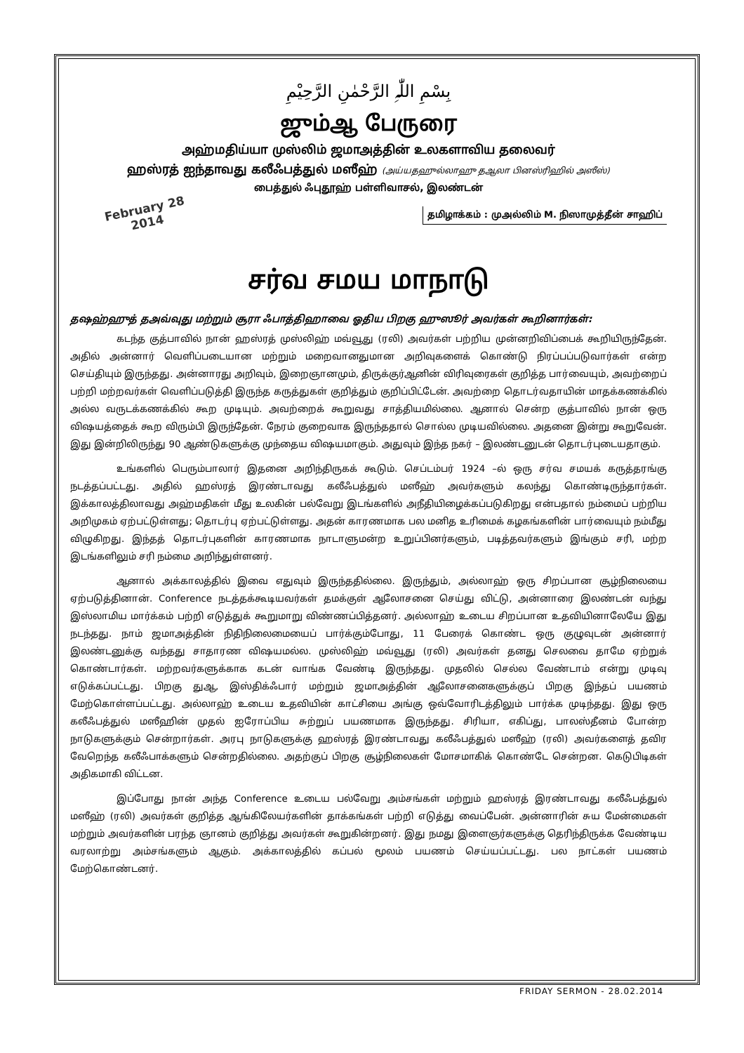بِسْمِ اللّٰہِ الرَّحْمٰنِ الرَّحِیْمِ
ஜும்ஆ பேருரை
அஹ்மதிய்யா முஸ்லிம் ஜமாஅத்தின் உலகளாவிய தலைவர்
ஹஸ்ரத் ஐந்தாவது கலீஃபத்துல் மஸீஹ் (அய்யதஹுல்லாஹு தஆலா பினஸ்ரிஹில் அஸீஸ்)
பைத்துல் ஃபுதூஹ் பள்ளிவாசல், இலண்டன்
February 28
2014
தமிழாக்கம் : முஅல்லிம் M. நிஸாமுத்தீன் சாஹிப்
சர்வ சமய மாநாடு
தஷஹ்ஹுத் தஅவ்வுது மற்றும் சூரா ஃபாத்திஹாவை ஓதிய பிறகு ஹுஸூர் அவர்கள் கூறினார்கள்:
கடந்த குத்பாவில் நான் ஹஸ்ரத் முஸ்லிஹ் மவ்வூது (ரலி) அவர்கள் பற்றிய முன்னறிவிப்பைக் கூறியிருந்தேன். அதில் அன்னார் வெளிப்படையான மற்றும் மறைவானதுமான அறிவுகளைக் கொண்டு நிரப்பப்படுவார்கள் என்ற செய்தியும் இருந்தது. அன்னாரது அறிவும், இறைஞானமும், திருக்குர்ஆனின் விரிவுரைகள் குறித்த பார்வையும், அவற்றைப் பற்றி மற்றவர்கள் வெளிப்படுத்தி இருந்த கருத்துகள் குறித்தும் குறிப்பிட்டேன். அவற்றை தொடர்வதாயின் மாதக்கணக்கில் அல்ல வருடக்கணக்கில் கூற முடியும். அவற்றைக் கூறுவது சாத்தியமில்லை. ஆனால் சென்ற குத்பாவில் நான் ஒரு விஷயத்தைக் கூற விரும்பி இருந்தேன். நேரம் குறைவாக இருந்ததால் சொல்ல முடியவில்லை. அதனை இன்று கூறுவேன். இது இன்றிலிருந்து 90 ஆண்டுகளுக்கு முந்தைய விஷயமாகும். அதுவும் இந்த நகர் – இலண்டனுடன் தொடர்புடையதாகும்.
உங்களில் பெரும்பாலார் இதனை அறிந்திருகக் கூடும். செப்டம்பர் 1924 –ல் ஒரு சர்வ சமயக் கருத்தரங்கு நடத்தப்பட்டது. அதில் ஹஸ்ரத் இரண்டாவது கலீஃபத்துல் மஸீஹ் அவர்களும் கலந்து கொண்டிருந்தார்கள். இக்காலத்திலாவது அஹ்மதிகள் மீது உலகின் பல்வேறு இடங்களில் அநீதியிழைக்கப்படுகிறது என்பதால் நம்மைப் பற்றிய அறிமுகம் ஏற்பட்டுள்ளது; தொடர்பு ஏற்பட்டுள்ளது. அதன் காரணமாக பல மனித உரிமைக் கழகங்களின் பார்வையும் நம்மீது விழுகிறது. இந்தத் தொடர்புகளின் காரணமாக நாடாளுமன்ற உறுப்பினர்களும், படித்தவர்களும் இங்கும் சரி, மற்ற இடங்களிலும் சரி நம்மை அறிந்துள்ளனர்.
ஆனால் அக்காலத்தில் இவை எதுவும் இருந்ததில்லை. இருந்தும், அல்லாஹ் ஒரு சிறப்பான சூழ்நிலையை ஏற்படுத்தினான். Conference நடத்தக்கூடியவர்கள் தமக்குள் ஆலோசனை செய்து விட்டு, அன்னாரை இலண்டன் வந்து இஸ்லாமிய மார்க்கம் பற்றி எடுத்துக் கூறுமாறு விண்ணப்பித்தனர். அல்லாஹ் உடைய சிறப்பான உதவியினாலேயே இது நடந்தது. நாம் ஜமாஅத்தின் நிதிநிலைமையைப் பார்க்கும்போது, 11 பேரைக் கொண்ட ஒரு குழுவுடன் அன்னார் இலண்டனுக்கு வந்தது சாதாரண விஷயமல்ல. முஸ்லிஹ் மவ்வூது (ரலி) அவர்கள் தனது செலவை தாமே ஏற்றுக் கொண்டார்கள். மற்றவர்களுக்காக கடன் வாங்க வேண்டி இருந்தது. முதலில் செல்ல வேண்டாம் என்று முடிவு எடுக்கப்பட்டது. பிறகு துஆ, இஸ்திக்ஃபார் மற்றும் ஜமாஅத்தின் ஆலோசனைகளுக்குப் பிறகு இந்தப் பயணம் மேற்கொள்ளப்பட்டது. அல்லாஹ் உடைய உதவியின் காட்சியை அங்கு ஒவ்வோரிடத்திலும் பார்க்க முடிந்தது. இது ஒரு கலீஃபத்துல் மஸீஹின் முதல் ஐரோப்பிய சுற்றுப் பயணமாக இருந்தது. சிரியா, எகிப்து, பாலஸ்தீனம் போன்ற நாடுகளுக்கும் சென்றார்கள். அரபு நாடுகளுக்கு ஹஸ்ரத் இரண்டாவது கலீஃபத்துல் மஸீஹ் (ரலி) அவர்களைத் தவிர வேறெந்த கலீஃபாக்களும் சென்றதில்லை. அதற்குப் பிறகு சூழ்நிலைகள் மோசமாகிக் கொண்டே சென்றன. கெடுபிடிகள் அதிகமாகி விட்டன.
இப்போது நான் அந்த Conference உடைய பல்வேறு அம்சங்கள் மற்றும் ஹஸ்ரத் இரண்டாவது கலீஃபத்துல் மஸீஹ் (ரலி) அவர்கள் குறித்த ஆங்கிலேயர்களின் தாக்கங்கள் பற்றி எடுத்து வைப்பேன். அன்னாரின் சுய மேன்மைகள் மற்றும் அவர்களின் பரந்த ஞானம் குறித்து அவர்கள் கூறுகின்றனர். இது நமது இளைஞர்களுக்கு தெரிந்திருக்க வேண்டிய வரலாற்று அம்சங்களும் ஆகும். அக்காலத்தில் கப்பல் மூலம் பயணம் செய்யப்பட்டது. பல நாட்கள் பயணம் மேற்கொண்டனர்.
FRIDAY SERMON - 28.02.2014